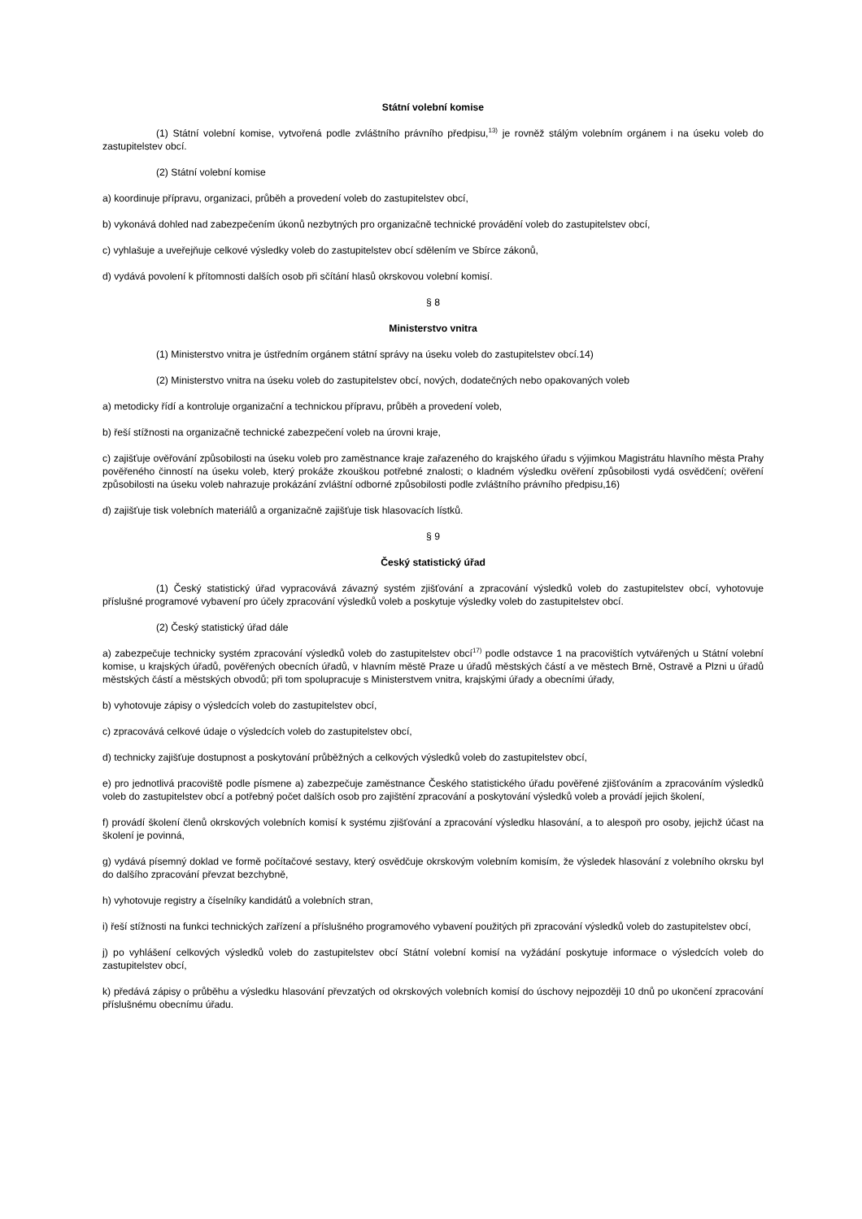Státní volební komise
(1) Státní volební komise, vytvořená podle zvláštního právního předpisu,<sup>13)</sup> je rovněž stálým volebním orgánem i na úseku voleb do zastupitelstev obcí.
(2) Státní volební komise
a) koordinuje přípravu, organizaci, průběh a provedení voleb do zastupitelstev obcí,
b) vykonává dohled nad zabezpečením úkonů nezbytných pro organizačně technické provádění voleb do zastupitelstev obcí,
c) vyhlašuje a uveřejňuje celkové výsledky voleb do zastupitelstev obcí sdělením ve Sbírce zákonů,
d) vydává povolení k přítomnosti dalších osob při sčítání hlasů okrskovou volební komisí.
§ 8
Ministerstvo vnitra
(1) Ministerstvo vnitra je ústředním orgánem státní správy na úseku voleb do zastupitelstev obcí.14)
(2) Ministerstvo vnitra na úseku voleb do zastupitelstev obcí, nových, dodatečných nebo opakovaných voleb
a) metodicky řídí a kontroluje organizační a technickou přípravu, průběh a provedení voleb,
b) řeší stížnosti na organizačně technické zabezpečení voleb na úrovni kraje,
c) zajišťuje ověřování způsobilosti na úseku voleb pro zaměstnance kraje zařazeného do krajského úřadu s výjimkou Magistrátu hlavního města Prahy pověřeného činností na úseku voleb, který prokáže zkouškou potřebné znalosti; o kladném výsledku ověření způsobilosti vydá osvědčení; ověření způsobilosti na úseku voleb nahrazuje prokázání zvláštní odborné způsobilosti podle zvláštního právního předpisu,16)
d) zajišťuje tisk volebních materiálů a organizačně zajišťuje tisk hlasovacích lístků.
§ 9
Český statistický úřad
(1) Český statistický úřad vypracovává závazný systém zjišťování a zpracování výsledků voleb do zastupitelstev obcí, vyhotovuje příslušné programové vybavení pro účely zpracování výsledků voleb a poskytuje výsledky voleb do zastupitelstev obcí.
(2) Český statistický úřad dále
a) zabezpečuje technicky systém zpracování výsledků voleb do zastupitelstev obcí<sup>17)</sup> podle odstavce 1 na pracovištích vytvářených u Státní volební komise, u krajských úřadů, pověřených obecních úřadů, v hlavním městě Praze u úřadů městských částí a ve městech Brně, Ostravě a Plzni u úřadů městských částí a městských obvodů; při tom spolupracuje s Ministerstvem vnitra, krajskými úřady a obecními úřady,
b) vyhotovuje zápisy o výsledcích voleb do zastupitelstev obcí,
c) zpracovává celkové údaje o výsledcích voleb do zastupitelstev obcí,
d) technicky zajišťuje dostupnost a poskytování průběžných a celkových výsledků voleb do zastupitelstev obcí,
e) pro jednotlivá pracoviště podle písmene a) zabezpečuje zaměstnance Českého statistického úřadu pověřené zjišťováním a zpracováním výsledků voleb do zastupitelstev obcí a potřebný počet dalších osob pro zajištění zpracování a poskytování výsledků voleb a provádí jejich školení,
f) provádí školení členů okrskových volebních komisí k systému zjišťování a zpracování výsledku hlasování, a to alespoň pro osoby, jejichž účast na školení je povinná,
g) vydává písemný doklad ve formě počítačové sestavy, který osvědčuje okrskovým volebním komisím, že výsledek hlasování z volebního okrsku byl do dalšího zpracování převzat bezchybně,
h) vyhotovuje registry a číselníky kandidátů a volebních stran,
i) řeší stížnosti na funkci technických zařízení a příslušného programového vybavení použitých při zpracování výsledků voleb do zastupitelstev obcí,
j) po vyhlášení celkových výsledků voleb do zastupitelstev obcí Státní volební komisí na vyžádání poskytuje informace o výsledcích voleb do zastupitelstev obcí,
k) předává zápisy o průběhu a výsledku hlasování převzatých od okrskových volebních komisí do úschovy nejpozději 10 dnů po ukončení zpracování příslušnému obecnímu úřadu.